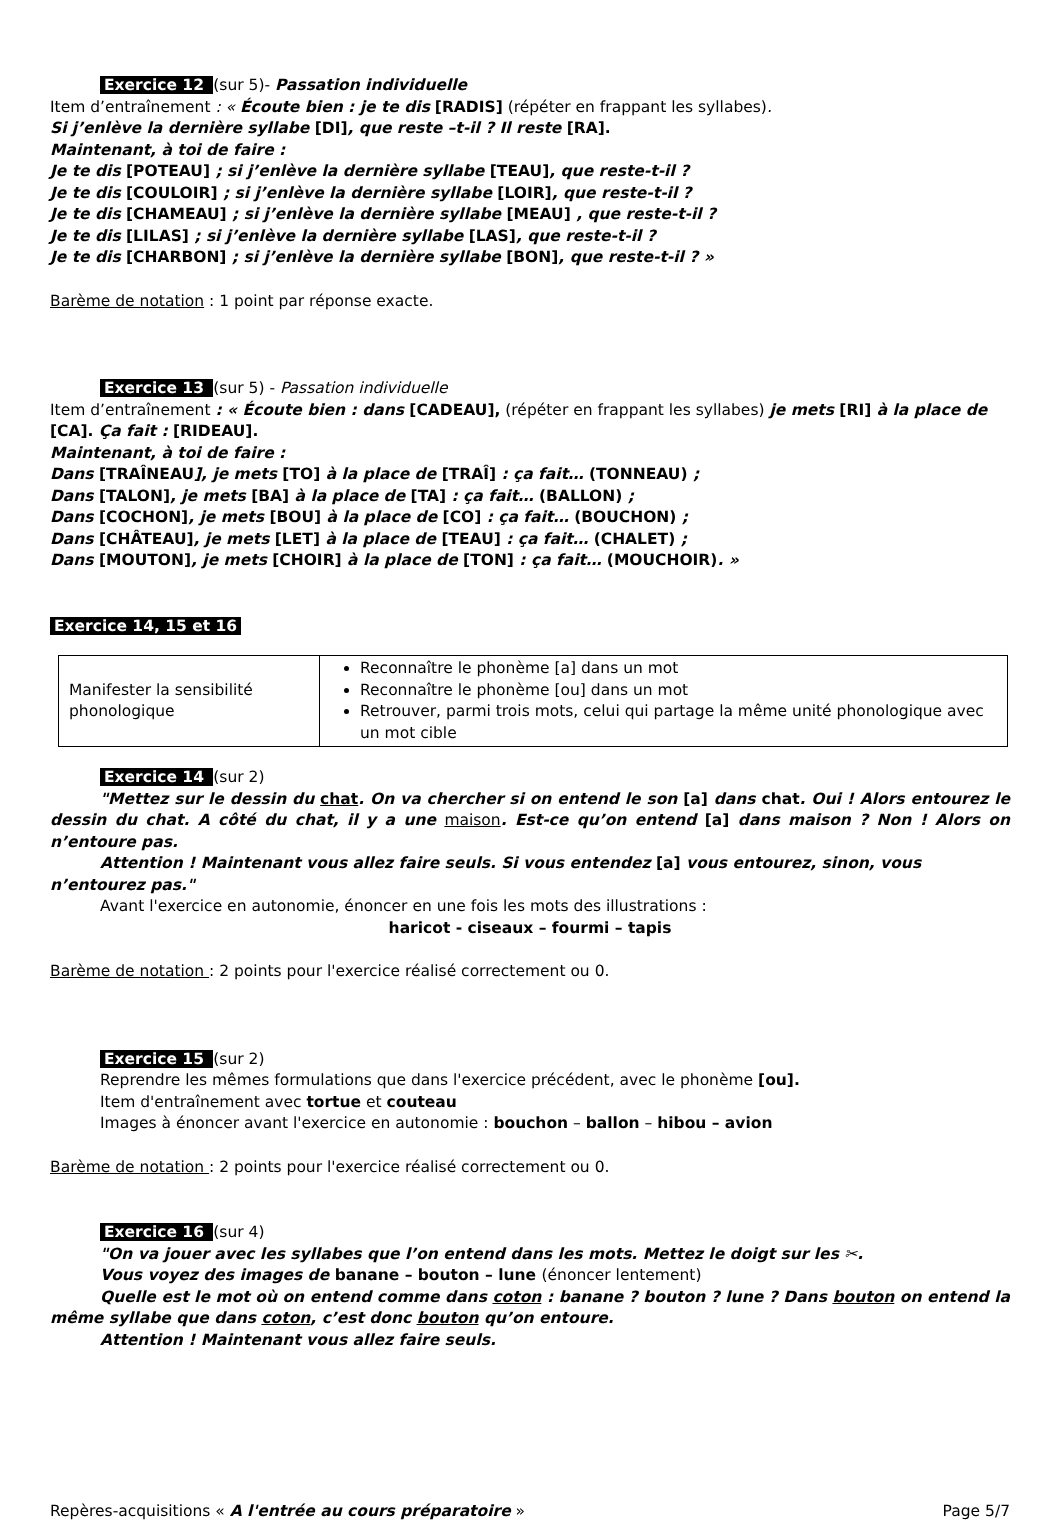Exercice 12 (sur 5)- Passation individuelle
Item d’entraînement : « Écoute bien : je te dis [RADIS] (répéter en frappant les syllabes).
Si j’enlève la dernière syllabe [DI], que reste –t-il ? Il reste [RA].
Maintenant, à toi de faire :
Je te dis [POTEAU] ; si j’enlève la dernière syllabe [TEAU], que reste-t-il ?
Je te dis [COULOIR] ; si j’enlève la dernière syllabe [LOIR], que reste-t-il ?
Je te dis [CHAMEAU] ; si j’enlève la dernière syllabe [MEAU] , que reste-t-il ?
Je te dis [LILAS] ; si j’enlève la dernière syllabe [LAS], que reste-t-il ?
Je te dis [CHARBON] ; si j’enlève la dernière syllabe [BON], que reste-t-il ? »
Barème de notation : 1 point par réponse exacte.
Exercice 13 (sur 5) - Passation individuelle
Item d’entraînement : « Écoute bien : dans [CADEAU], (répéter en frappant les syllabes) je mets [RI] à la place de [CA]. Ça fait : [RIDEAU].
Maintenant, à toi de faire :
Dans [TRAÎNEAU], je mets [TO] à la place de [TRAÎ] : ça fait… (TONNEAU) ;
Dans [TALON], je mets [BA] à la place de [TA] : ça fait… (BALLON) ;
Dans [COCHON], je mets [BOU] à la place de [CO] : ça fait… (BOUCHON) ;
Dans [CHÂTEAU], je mets [LET] à la place de [TEAU] : ça fait… (CHALET) ;
Dans [MOUTON], je mets [CHOIR] à la place de [TON] : ça fait… (MOUCHOIR). »
Exercice 14, 15 et 16
| Manifester la sensibilité phonologique | Reconnaître le phonème [a] dans un mot Reconnaître le phonème [ou] dans un mot Retrouver, parmi trois mots, celui qui partage la même unité phonologique avec un mot cible |
Exercice 14 (sur 2)
"Mettez sur le dessin du chat. On va chercher si on entend le son [a] dans chat. Oui ! Alors entourez le dessin du chat. A côté du chat, il y a une maison. Est-ce qu’on entend [a] dans maison ? Non ! Alors on n’entoure pas.
Attention ! Maintenant vous allez faire seuls. Si vous entendez [a] vous entourez, sinon, vous n’entourez pas."
Avant l'exercice en autonomie, énoncer en une fois les mots des illustrations :
haricot - ciseaux – fourmi – tapis
Barème de notation : 2 points pour l'exercice réalisé correctement ou 0.
Exercice 15 (sur 2)
Reprendre les mêmes formulations que dans l'exercice précédent, avec le phonème [ou].
Item d'entraînement avec tortue et couteau
Images à énoncer avant l'exercice en autonomie : bouchon – ballon – hibou – avion
Barème de notation : 2 points pour l'exercice réalisé correctement ou 0.
Exercice 16 (sur 4)
"On va jouer avec les syllabes que l’on entend dans les mots. Mettez le doigt sur les ✂.
Vous voyez des images de banane – bouton – lune (énoncer lentement)
Quelle est le mot où on entend comme dans coton : banane ? bouton ? lune ? Dans bouton on entend la même syllabe que dans coton, c’est donc bouton qu’on entoure.
Attention ! Maintenant vous allez faire seuls.
Repères-acquisitions « A l'entrée au cours préparatoire » Page 5/7